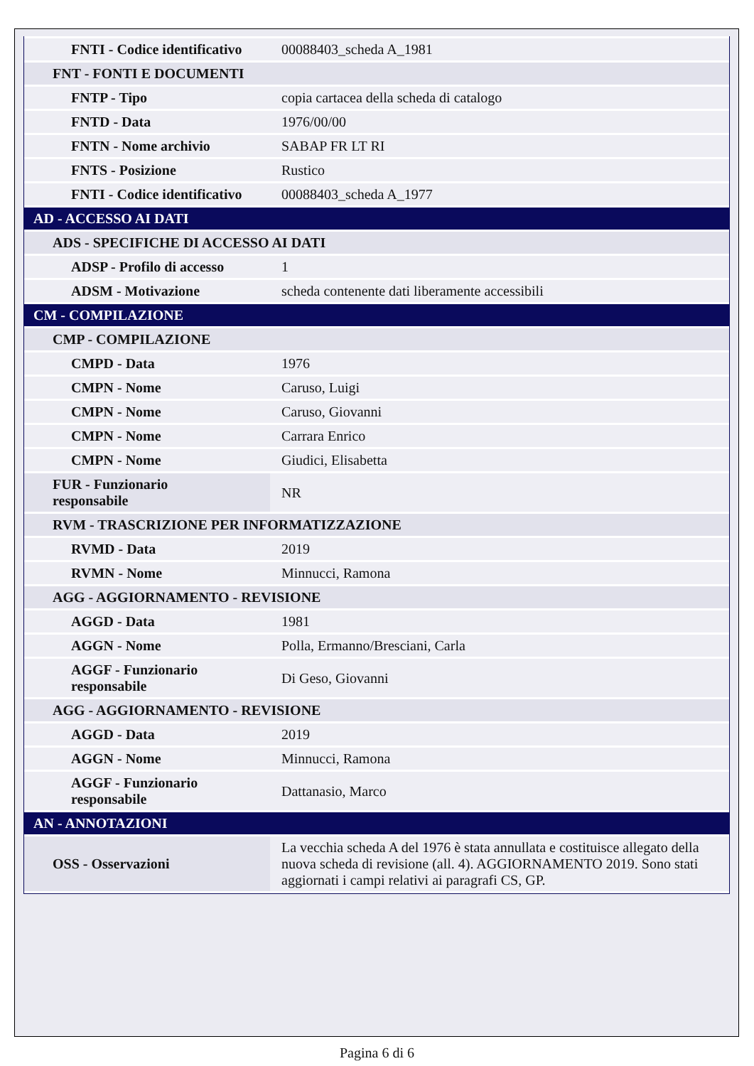| FNTI - Codice identificativo | 00088403_scheda A_1981 |
| FNT - FONTI E DOCUMENTI | |
| FNTP - Tipo | copia cartacea della scheda di catalogo |
| FNTD - Data | 1976/00/00 |
| FNTN - Nome archivio | SABAP FR LT RI |
| FNTS - Posizione | Rustico |
| FNTI - Codice identificativo | 00088403_scheda A_1977 |
| AD - ACCESSO AI DATI | |
| ADS - SPECIFICHE DI ACCESSO AI DATI | |
| ADSP - Profilo di accesso | 1 |
| ADSM - Motivazione | scheda contenente dati liberamente accessibili |
| CM - COMPILAZIONE | |
| CMP - COMPILAZIONE | |
| CMPD - Data | 1976 |
| CMPN - Nome | Caruso, Luigi |
| CMPN - Nome | Caruso, Giovanni |
| CMPN - Nome | Carrara Enrico |
| CMPN - Nome | Giudici, Elisabetta |
| FUR - Funzionario responsabile | NR |
| RVM - TRASCRIZIONE PER INFORMATIZZAZIONE | |
| RVMD - Data | 2019 |
| RVMN - Nome | Minnucci, Ramona |
| AGG - AGGIORNAMENTO - REVISIONE | |
| AGGD - Data | 1981 |
| AGGN - Nome | Polla, Ermanno/Bresciani, Carla |
| AGGF - Funzionario responsabile | Di Geso, Giovanni |
| AGG - AGGIORNAMENTO - REVISIONE | |
| AGGD - Data | 2019 |
| AGGN - Nome | Minnucci, Ramona |
| AGGF - Funzionario responsabile | Dattanasio, Marco |
| AN - ANNOTAZIONI | |
| OSS - Osservazioni | La vecchia scheda A del 1976 è stata annullata e costituisce allegato della nuova scheda di revisione (all. 4). AGGIORNAMENTO 2019. Sono stati aggiornati i campi relativi ai paragrafi CS, GP. |
Pagina 6 di 6